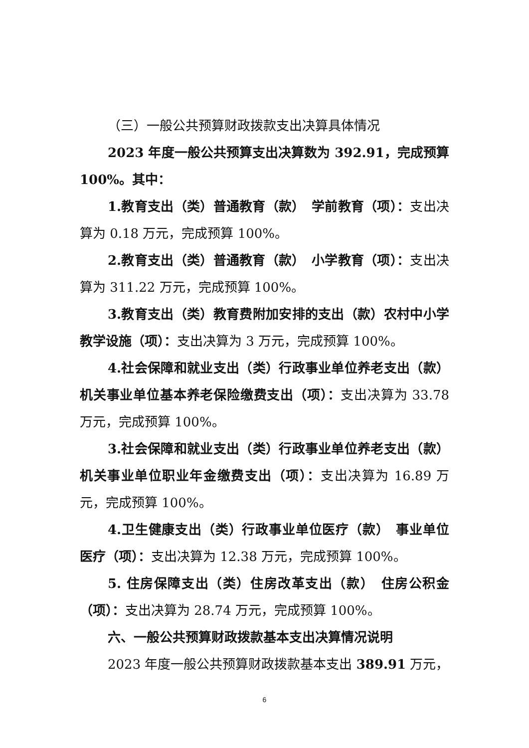（三）一般公共预算财政拨款支出决算具体情况
2023 年度一般公共预算支出决算数为 392.91，完成预算 100%。其中：
1.教育支出（类）普通教育（款）　学前教育（项）：支出决算为 0.18 万元，完成预算 100%。
2.教育支出（类）普通教育（款）　小学教育（项）：支出决算为 311.22 万元，完成预算 100%。
3.教育支出（类）教育费附加安排的支出（款）农村中小学教学设施（项）：支出决算为 3 万元，完成预算 100%。
4.社会保障和就业支出（类）行政事业单位养老支出（款）机关事业单位基本养老保险缴费支出（项）：支出决算为 33.78 万元，完成预算 100%。
3.社会保障和就业支出（类）行政事业单位养老支出（款）机关事业单位职业年金缴费支出（项）：支出决算为 16.89 万元，完成预算 100%。
4.卫生健康支出（类）行政事业单位医疗（款）　事业单位医疗（项）：支出决算为 12.38 万元，完成预算 100%。
5. 住房保障支出（类）住房改革支出（款）　住房公积金（项）：支出决算为 28.74 万元，完成预算 100%。
六、一般公共预算财政拨款基本支出决算情况说明
2023 年度一般公共预算财政拨款基本支出 389.91 万元，
6